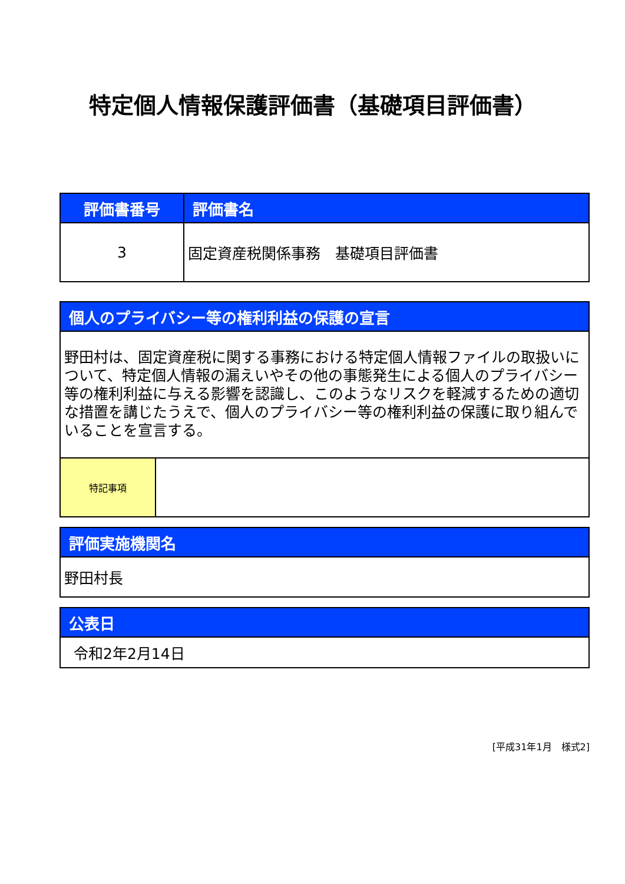特定個人情報保護評価書（基礎項目評価書）
| 評価書番号 | 評価書名 |
| --- | --- |
| 3 | 固定資産税関係事務 基礎項目評価書 |
| 個人のプライバシー等の権利利益の保護の宣言 | |
| --- | --- |
| 野田村は、固定資産税に関する事務における特定個人情報ファイルの取扱いについて、特定個人情報の漏えいやその他の事態発生による個人のプライバシー等の権利利益に与える影響を認識し、このようなリスクを軽減するための適切な措置を講じたうえで、個人のプライバシー等の権利利益の保護に取り組んでいることを宣言する。 | |
| 特記事項 | |
| 評価実施機関名 |
| --- |
| 野田村長 |
| 公表日 |
| --- |
| 令和2年2月14日 |
[平成31年1月　様式2]